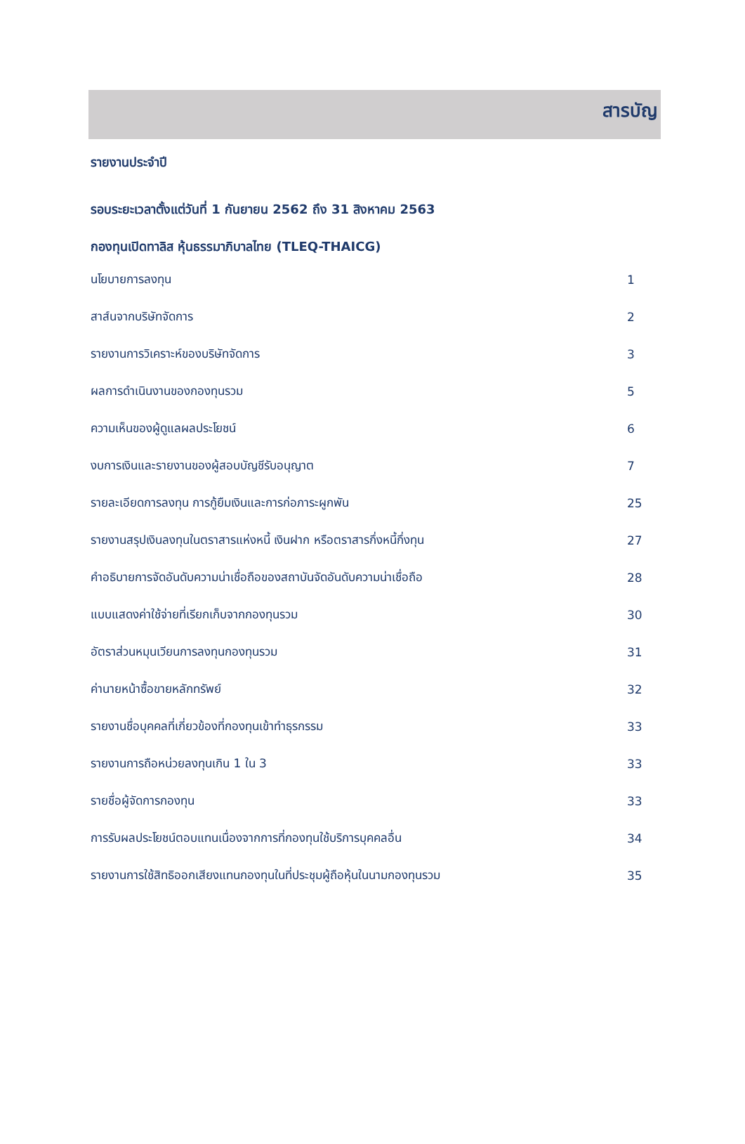สารบัญ
รายงานประจำปี
รอบระยะเวลาตั้งแต่วันที่ 1 กันยายน 2562 ถึง 31 สิงหาคม 2563
กองทุนเปิดทาลิส หุ้นธรรมาภิบาลไทย (TLEQ-THAICG)
| นโยบายการลงทุน | 1 |
| สาส์นจากบริษัทจัดการ | 2 |
| รายงานการวิเคราะห์ของบริษัทจัดการ | 3 |
| ผลการดำเนินงานของกองทุนรวม | 5 |
| ความเห็นของผู้ดูแลผลประโยชน์ | 6 |
| งบการเงินและรายงานของผู้สอบบัญชีรับอนุญาต | 7 |
| รายละเอียดการลงทุน การกู้ยืมเงินและการก่อภาระผูกพัน | 25 |
| รายงานสรุปเงินลงทุนในตราสารแห่งหนี้ เงินฝาก หรือตราสารกึ่งหนี้กึ่งทุน | 27 |
| คำอธิบายการจัดอันดับความน่าเชื่อถือของสถาบันจัดอันดับความน่าเชื่อถือ | 28 |
| แบบแสดงค่าใช้จ่ายที่เรียกเก็บจากกองทุนรวม | 30 |
| อัตราส่วนหมุนเวียนการลงทุนกองทุนรวม | 31 |
| ค่านายหน้าซื้อขายหลักทรัพย์ | 32 |
| รายงานชื่อบุคคลที่เกี่ยวข้องที่กองทุนเข้าทำธุรกรรม | 33 |
| รายงานการถือหน่วยลงทุนเกิน 1 ใน 3 | 33 |
| รายชื่อผู้จัดการกองทุน | 33 |
| การรับผลประโยชน์ตอบแทนเนื่องจากการที่กองทุนใช้บริการบุคคลอื่น | 34 |
| รายงานการใช้สิทธิออกเสียงแทนกองทุนในที่ประชุมผู้ถือหุ้นในนามกองทุนรวม | 35 |